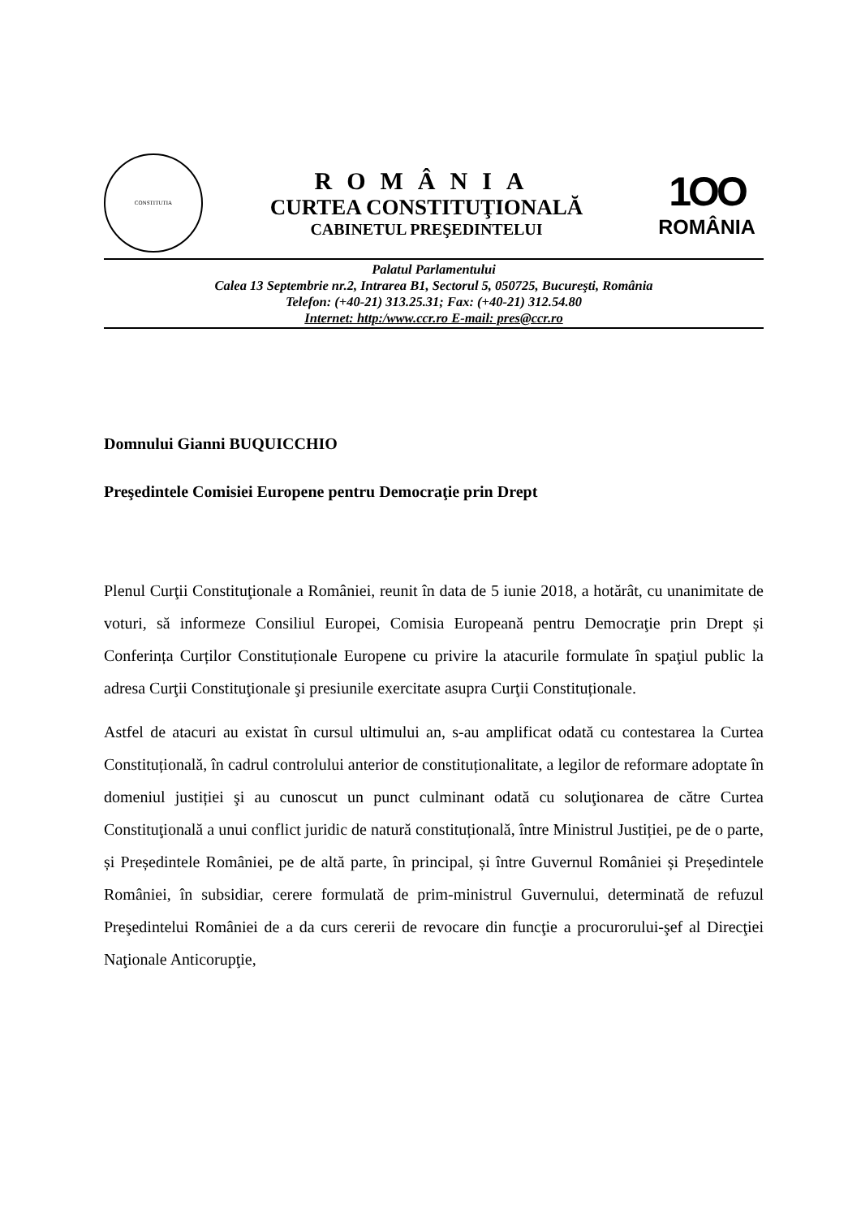CONSTITUTIA
ROMÂNIA
CURTEA CONSTITUŢIONALĂ
CABINETUL PREŞEDINTELUI
1OO
ROMÂNIA
Palatul Parlamentului
Calea 13 Septembrie nr.2, Intrarea B1, Sectorul 5, 050725, Bucureşti, România
Telefon: (+40-21) 313.25.31; Fax: (+40-21) 312.54.80
Internet: http:/www.ccr.ro E-mail: pres@ccr.ro
Domnului Gianni BUQUICCHIO
Preşedintele Comisiei Europene pentru Democraţie prin Drept
Plenul Curţii Constituţionale a României, reunit în data de 5 iunie 2018, a hotărât, cu unanimitate de voturi, să informeze Consiliul Europei, Comisia Europeană pentru Democraţie prin Drept și Conferința Curților Constituționale Europene cu privire la atacurile formulate în spaţiul public la adresa Curţii Constituţionale şi presiunile exercitate asupra Curţii Constituționale.
Astfel de atacuri au existat în cursul ultimului an, s-au amplificat odată cu contestarea la Curtea Constituțională, în cadrul controlului anterior de constituționalitate, a legilor de reformare adoptate în domeniul justiției şi au cunoscut un punct culminant odată cu soluţionarea de către Curtea Constituţională a unui conflict juridic de natură constituțională, între Ministrul Justiției, pe de o parte, și Președintele României, pe de altă parte, în principal, și între Guvernul României și Președintele României, în subsidiar, cerere formulată de prim-ministrul Guvernului, determinată de refuzul Preşedintelui României de a da curs cererii de revocare din funcţie a procurorului-şef al Direcţiei Naţionale Anticorupţie,